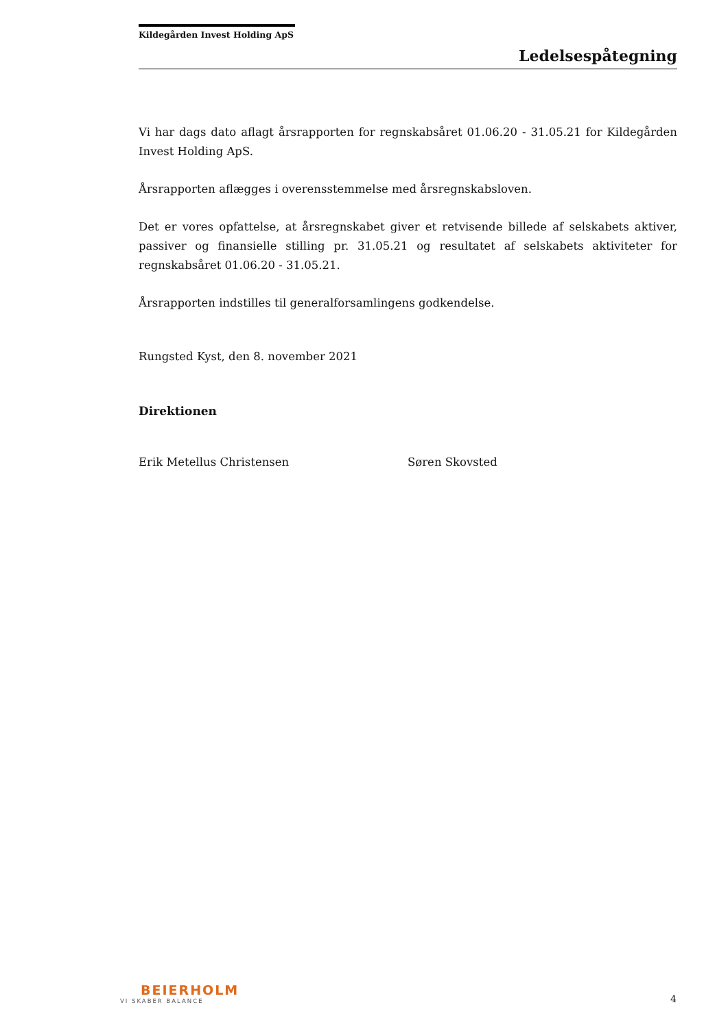Kildegården Invest Holding ApS
Ledelsespåtegning
Vi har dags dato aflagt årsrapporten for regnskabsåret 01.06.20 - 31.05.21 for Kildegården Invest Holding ApS.
Årsrapporten aflægges i overensstemmelse med årsregnskabsloven.
Det er vores opfattelse, at årsregnskabet giver et retvisende billede af selskabets aktiver, passiver og finansielle stilling pr. 31.05.21 og resultatet af selskabets aktiviteter for regnskabsåret 01.06.20 - 31.05.21.
Årsrapporten indstilles til generalforsamlingens godkendelse.
Rungsted Kyst, den 8. november 2021
Direktionen
Erik Metellus Christensen Søren Skovsted
BEIERHOLM
VI SKABER BALANCE
4